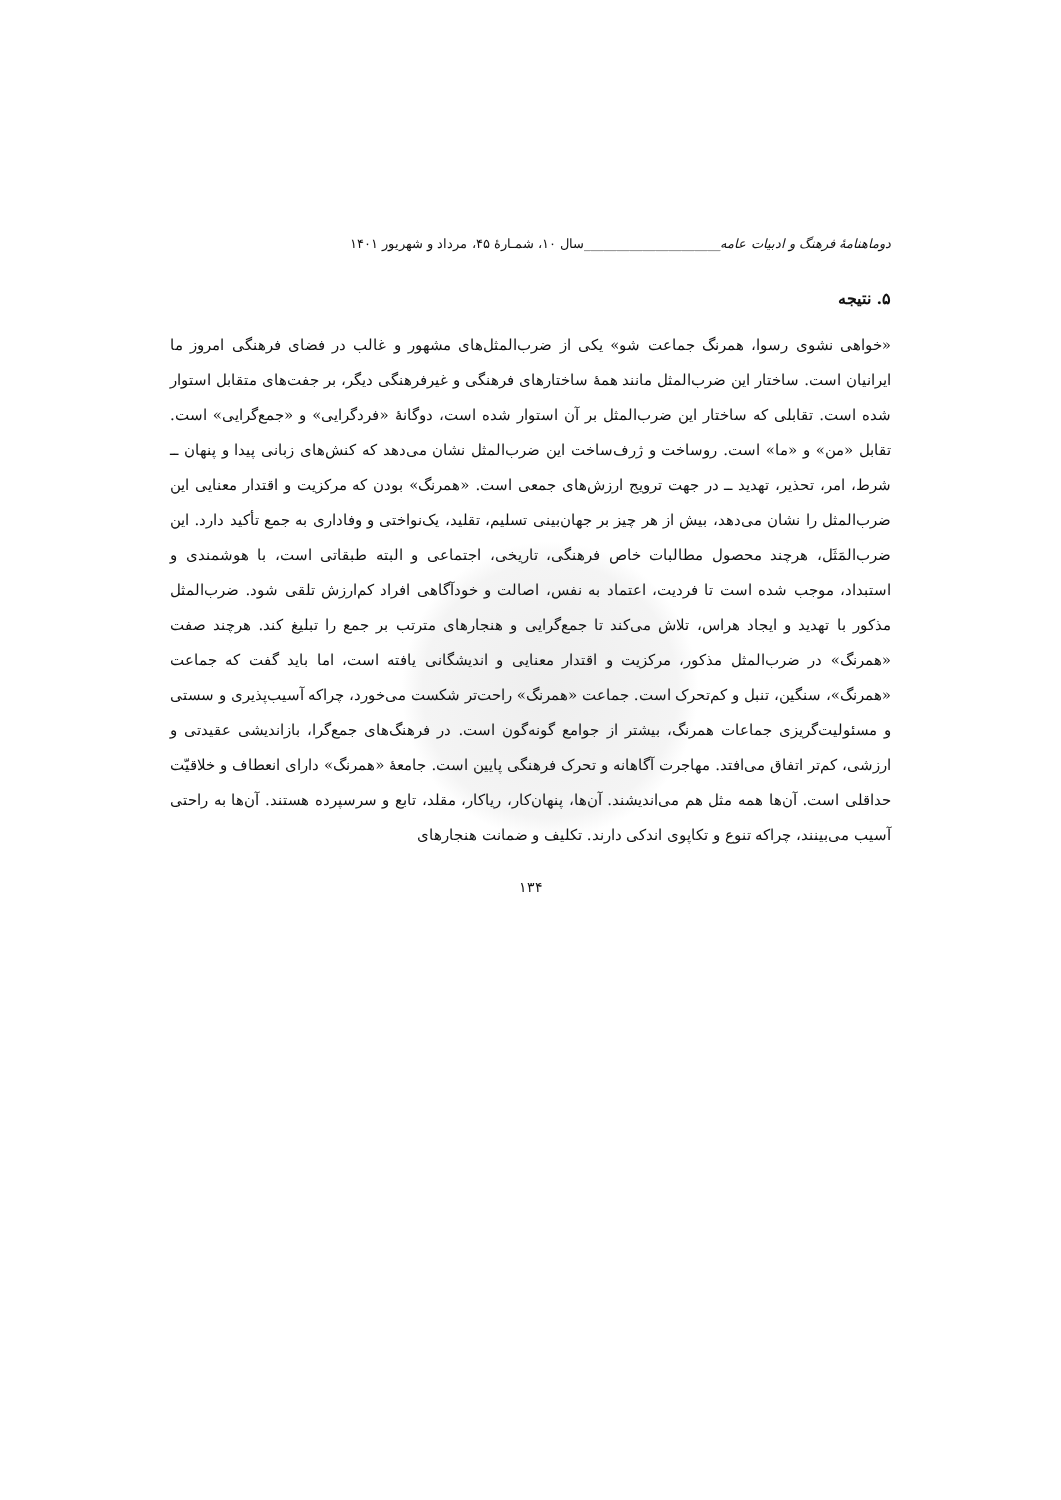دوماهنامهٔ فرهنگ و ادبیات عامه_____________________سال ۱۰، شمـارهٔ ۴۵، مرداد و شهریور ۱۴۰۱
۵. نتیجه
«خواهی نشوی رسوا، همرنگ جماعت شو» یکی از ضرب‌المثل‌های مشهور و غالب در فضای فرهنگی امروز ما ایرانیان است. ساختار این ضرب‌المثل مانند همهٔ ساختارهای فرهنگی و غیرفرهنگی دیگر، بر جفت‌های متقابل استوار شده است. تقابلی که ساختار این ضرب‌المثل بر آن استوار شده است، دوگانهٔ «فردگرایی» و «جمع‌گرایی» است. تقابل «من» و «ما» است. روساخت و ژرف‌ساخت این ضرب‌المثل نشان می‌دهد که کنش‌های زبانی پیدا و پنهان ــ شرط، امر، تحذیر، تهدید ــ در جهت ترویج ارزش‌های جمعی است. «همرنگ» بودن که مرکزیت و اقتدار معنایی این ضرب‌المثل را نشان می‌دهد، بیش از هر چیز بر جهان‌بینی تسلیم، تقلید، یک‌نواختی و وفاداری به جمع تأکید دارد. این ضرب‌المَثَل، هرچند محصول مطالبات خاص فرهنگی، تاریخی، اجتماعی و البته طبقاتی است، با هوشمندی و استبداد، موجب شده است تا فردیت، اعتماد به نفس، اصالت و خودآگاهی افراد کم‌ارزش تلقی شود. ضرب‌المثل مذکور با تهدید و ایجاد هراس، تلاش می‌کند تا جمع‌گرایی و هنجارهای مترتب بر جمع را تبلیغ کند. هرچند صفت «همرنگ» در ضرب‌المثل مذکور، مرکزیت و اقتدار معنایی و اندیشگانی یافته است، اما باید گفت که جماعت «همرنگ»، سنگین، تنبل و کم‌تحرک است. جماعت «همرنگ» راحت‌تر شکست می‌خورد، چراکه آسیب‌پذیری و سستی و مسئولیت‌گریزی جماعات همرنگ، بیشتر از جوامع گونه‌گون است. در فرهنگ‌های جمع‌گرا، بازاندیشی عقیدتی و ارزشی، کم‌تر اتفاق می‌افتد. مهاجرت آگاهانه و تحرک فرهنگی پایین است. جامعهٔ «همرنگ» دارای انعطاف و خلاقیّت حداقلی است. آن‌ها همه مثل هم می‌اندیشند. آن‌ها، پنهان‌کار، ریاکار، مقلد، تابع و سرسپرده هستند. آن‌ها به راحتی آسیب می‌بینند، چراکه تنوع و تکاپوی اندکی دارند. تکلیف و ضمانت هنجارهای
۱۳۴